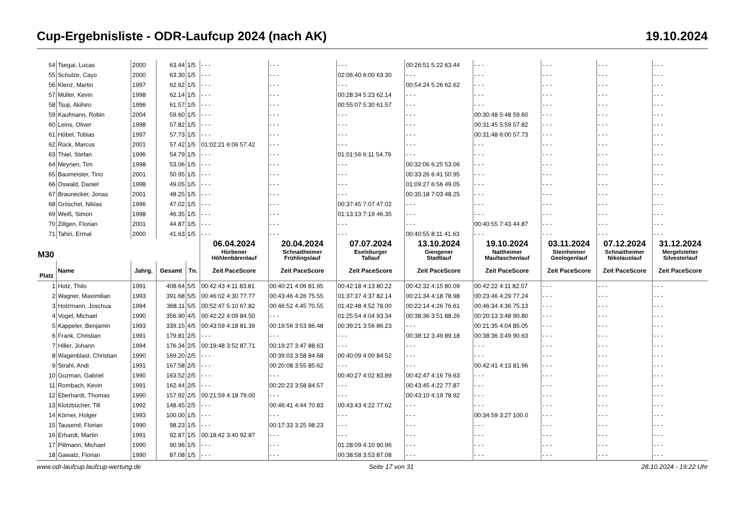Cup-Ergebnisliste - ODR-Laufcup 2024 (nach AK) 19.10.2024
| 54 | Tsegai, Lucas | 2000 | 63.44 | 1/5 | - - - | - - - | - - - | 00:26:51 5:22 63.44 | - - - | - - - | - - - | - - - |
| 55 | Schulze, Cayo | 2000 | 63.30 | 1/5 | - - - | - - - | 02:06:40 6:00 63.30 | - - - | - - - | - - - | - - - | - - - |
| 56 | Klenz, Martin | 1997 | 62.62 | 1/5 | - - - | - - - | - - - | 00:54:24 5:26 62.62 | - - - | - - - | - - - | - - - |
| 57 | Müller, Kevin | 1998 | 62.14 | 1/5 | - - - | - - - | 00:28:34 5:23 62.14 | - - - | - - - | - - - | - - - | - - - |
| 58 | Tsuji, Akihiro | 1996 | 61.57 | 1/5 | - - - | - - - | 00:55:07 5:30 61.57 | - - - | - - - | - - - | - - - | - - - |
| 59 | Kaufmann, Robin | 2004 | 59.60 | 1/5 | - - - | - - - | - - - | - - - | 00:30:48 5:48 59.60 | - - - | - - - | - - - |
| 60 | Leins, Oliver | 1998 | 57.82 | 1/5 | - - - | - - - | - - - | - - - | 00:31:45 5:59 57.82 | - - - | - - - | - - - |
| 61 | Höbel, Tobias | 1997 | 57.73 | 1/5 | - - - | - - - | - - - | - - - | 00:31:48 6:00 57.73 | - - - | - - - | - - - |
| 62 | Rück, Marcus | 2001 | 57.42 | 1/5 | 01:02:21 6:06 57.42 | - - - | - - - | - - - | - - - | - - - | - - - | - - - |
| 63 | Thiel, Stefan | 1996 | 54.79 | 1/5 | - - - | - - - | 01:01:56 6:11 54.79 | - - - | - - - | - - - | - - - | - - - |
| 64 | Meynen, Tim | 1998 | 53.06 | 1/5 | - - - | - - - | - - - | 00:32:06 6:25 53.06 | - - - | - - - | - - - | - - - |
| 65 | Baumeister, Tino | 2001 | 50.95 | 1/5 | - - - | - - - | - - - | 00:33:26 6:41 50.95 | - - - | - - - | - - - | - - - |
| 66 | Oswald, Daniel | 1998 | 49.05 | 1/5 | - - - | - - - | - - - | 01:09:27 6:56 49.05 | - - - | - - - | - - - | - - - |
| 67 | Braunecker, Jonas | 2001 | 48.25 | 1/5 | - - - | - - - | - - - | 00:35:18 7:03 48.25 | - - - | - - - | - - - | - - - |
| 68 | Gröschel, Niklas | 1996 | 47.02 | 1/5 | - - - | - - - | 00:37:45 7:07 47.02 | - - - | - - - | - - - | - - - | - - - |
| 69 | Weiß, Simon | 1998 | 46.35 | 1/5 | - - - | - - - | 01:13:13 7:19 46.35 | - - - | - - - | - - - | - - - | - - - |
| 70 | Zillgen, Florian | 2001 | 44.87 | 1/5 | - - - | - - - | - - - | - - - | 00:40:55 7:43 44.87 | - - - | - - - | - - - |
| 71 | Tahiri, Ermal | 2000 | 41.63 | 1/5 | - - - | - - - | - - - | 00:40:55 8:11 41.63 | - - - | - - - | - - - | - - - |
| M30 | | | | | 06.04.2024 Hürbener Höhlenbärenlauf | 20.04.2024 Schnaitheimer Frühlingslauf | 07.07.2024 Eselsburger Tallauf | 13.10.2024 Giengener Stadtlauf | 19.10.2024 Nattheimer Maultaschenlauf | 03.11.2024 Steinheimer Geologenlauf | 07.12.2024 Schnaitheimer Nikolauslauf | 31.12.2024 Mergelstetter Silvesterlauf |
| Platz | Name | Jahrg. | Gesamt | Tn. | Zeit PaceScore | Zeit PaceScore | Zeit PaceScore | Zeit PaceScore | Zeit PaceScore | Zeit PaceScore | Zeit PaceScore | Zeit PaceScore |
| 1 | Hotz, Thilo | 1991 | 408.64 | 5/5 | 00:42:43 4:11 83.81 | 00:40:21 4:06 81.95 | 00:42:18 4:13 80.22 | 00:42:32 4:15 80.09 | 00:42:22 4:11 82.57 | - - - | - - - | - - - |
| 2 | Wagner, Maximilian | 1993 | 391.68 | 5/5 | 00:46:02 4:30 77.77 | 00:43:46 4:26 75.55 | 01:37:37 4:37 82.14 | 00:21:34 4:18 78.98 | 00:23:46 4:29 77.24 | - - - | - - - | - - - |
| 3 | Holzmann, Joschua | 1994 | 368.11 | 5/5 | 00:52:47 5:10 67.82 | 00:46:52 4:45 70.55 | 01:42:48 4:52 78.00 | 00:22:14 4:26 76.61 | 00:46:34 4:36 75.13 | - - - | - - - | - - - |
| 4 | Vogel, Michael | 1990 | 356.90 | 4/5 | 00:42:22 4:09 84.50 | - - - | 01:25:54 4:04 93.34 | 00:38:36 3:51 88.26 | 00:20:13 3:48 90.80 | - - - | - - - | - - - |
| 5 | Käppeler, Benjamin | 1993 | 339.15 | 4/5 | 00:43:59 4:18 81.39 | 00:19:56 3:53 86.48 | 00:39:21 3:56 86.23 | - - - | 00:21:35 4:04 85.05 | - - - | - - - | - - - |
| 6 | Frank, Christian | 1991 | 179.81 | 2/5 | - - - | - - - | - - - | 00:38:12 3:49 89.18 | 00:38:36 3:49 90.63 | - - - | - - - | - - - |
| 7 | Hiller, Johann | 1994 | 176.34 | 2/5 | 00:19:48 3:52 87.71 | 00:19:27 3:47 88.63 | - - - | - - - | - - - | - - - | - - - | - - - |
| 8 | Wagenblast, Christian | 1990 | 169.20 | 2/5 | - - - | 00:39:03 3:58 84.68 | 00:40:09 4:00 84.52 | - - - | - - - | - - - | - - - | - - - |
| 9 | Strahl, Andi | 1991 | 167.58 | 2/5 | - - - | 00:20:08 3:55 85.62 | - - - | - - - | 00:42:41 4:13 81.96 | - - - | - - - | - - - |
| 10 | Guzman, Gabriel | 1990 | 163.52 | 2/5 | - - - | - - - | 00:40:27 4:02 83.89 | 00:42:47 4:16 79.63 | - - - | - - - | - - - | - - - |
| 11 | Rombach, Kevin | 1991 | 162.44 | 2/5 | - - - | 00:20:23 3:58 84.57 | - - - | 00:43:45 4:22 77.87 | - - - | - - - | - - - | - - - |
| 12 | Eberhardt, Thomas | 1990 | 157.92 | 2/5 | 00:21:59 4:18 79.00 | - - - | - - - | 00:43:10 4:19 78.92 | - - - | - - - | - - - | - - - |
| 13 | Klotzbücher, Till | 1992 | 148.45 | 2/5 | - - - | 00:46:41 4:44 70.83 | 00:43:43 4:22 77.62 | - - - | - - - | - - - | - - - | - - - |
| 14 | Körner, Holger | 1993 | 100.00 | 1/5 | - - - | - - - | - - - | - - - | 00:34:59 3:27 100.0 | - - - | - - - | - - - |
| 15 | Tausend, Florian | 1990 | 98.23 | 1/5 | - - - | 00:17:33 3:25 98.23 | - - - | - - - | - - - | - - - | - - - | - - - |
| 16 | Erhardt, Martin | 1991 | 92.87 | 1/5 | 00:18:42 3:40 92.87 | - - - | - - - | - - - | - - - | - - - | - - - | - - - |
| 17 | Pillmann, Michael | 1990 | 90.96 | 1/5 | - - - | - - - | 01:28:09 4:10 90.96 | - - - | - - - | - - - | - - - | - - - |
| 18 | Gawatz, Florian | 1990 | 87.08 | 1/5 | - - - | - - - | 00:38:58 3:53 87.08 | - - - | - - - | - - - | - - - | - - - |
www.odr-laufcup.laufcup-wertung.de Seite 17 von 31 28.10.2024 - 19:22 Uhr